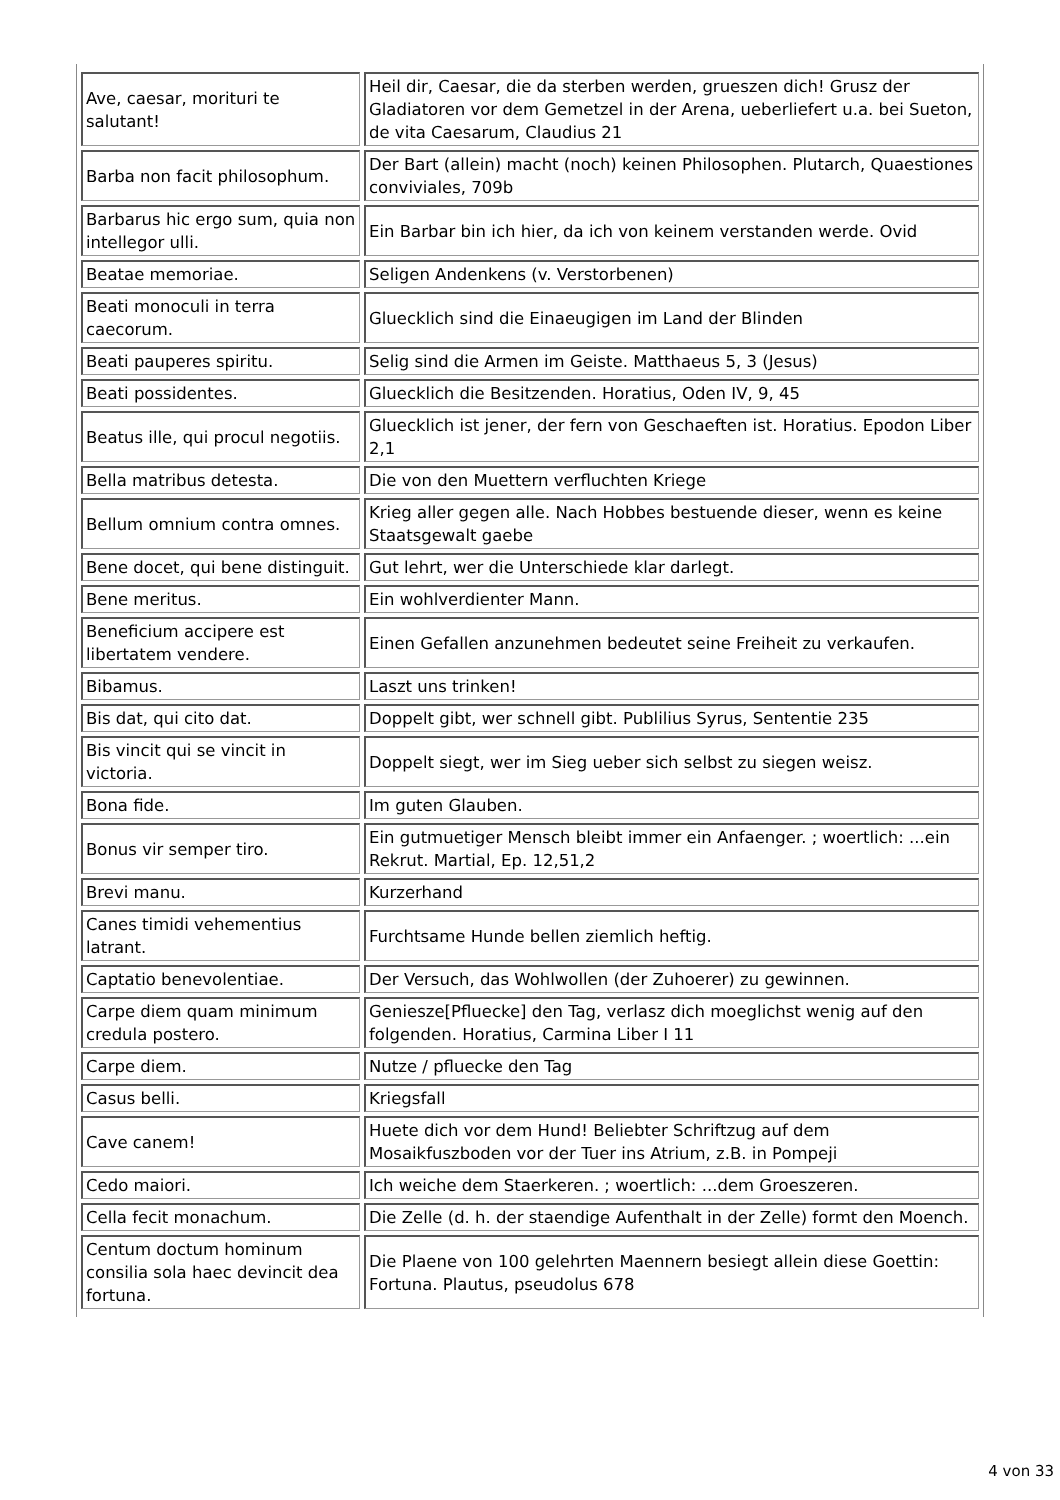| Ave, caesar, morituri te salutant! | Heil dir, Caesar, die da sterben werden, grueszen dich! Grusz der Gladiatoren vor dem Gemetzel in der Arena, ueberliefert u.a. bei Sueton, de vita Caesarum, Claudius 21 |
| Barba non facit philosophum. | Der Bart (allein) macht (noch) keinen Philosophen. Plutarch, Quaestiones conviviales, 709b |
| Barbarus hic ergo sum, quia non intellegor ulli. | Ein Barbar bin ich hier, da ich von keinem verstanden werde. Ovid |
| Beatae memoriae. | Seligen Andenkens (v. Verstorbenen) |
| Beati monoculi in terra caecorum. | Gluecklich sind die Einaeugigen im Land der Blinden |
| Beati pauperes spiritu. | Selig sind die Armen im Geiste. Matthaeus 5, 3 (Jesus) |
| Beati possidentes. | Gluecklich die Besitzenden. Horatius, Oden IV, 9, 45 |
| Beatus ille, qui procul negotiis. | Gluecklich ist jener, der fern von Geschaeften ist. Horatius. Epodon Liber 2,1 |
| Bella matribus detesta. | Die von den Muettern verfluchten Kriege |
| Bellum omnium contra omnes. | Krieg aller gegen alle. Nach Hobbes bestuende dieser, wenn es keine Staatsgewalt gaebe |
| Bene docet, qui bene distinguit. | Gut lehrt, wer die Unterschiede klar darlegt. |
| Bene meritus. | Ein wohlverdienter Mann. |
| Beneficium accipere est libertatem vendere. | Einen Gefallen anzunehmen bedeutet seine Freiheit zu verkaufen. |
| Bibamus. | Laszt uns trinken! |
| Bis dat, qui cito dat. | Doppelt gibt, wer schnell gibt. Publilius Syrus, Sententie 235 |
| Bis vincit qui se vincit in victoria. | Doppelt siegt, wer im Sieg ueber sich selbst zu siegen weisz. |
| Bona fide. | Im guten Glauben. |
| Bonus vir semper tiro. | Ein gutmuetiger Mensch bleibt immer ein Anfaenger. ; woertlich: ...ein Rekrut. Martial, Ep. 12,51,2 |
| Brevi manu. | Kurzerhand |
| Canes timidi vehementius latrant. | Furchtsame Hunde bellen ziemlich heftig. |
| Captatio benevolentiae. | Der Versuch, das Wohlwollen (der Zuhoerer) zu gewinnen. |
| Carpe diem quam minimum credula postero. | Geniesze[Pfluecke] den Tag, verlasz dich moeglichst wenig auf den folgenden. Horatius, Carmina Liber I 11 |
| Carpe diem. | Nutze / pfluecke den Tag |
| Casus belli. | Kriegsfall |
| Cave canem! | Huete dich vor dem Hund! Beliebter Schriftzug auf dem Mosaikfuszboden vor der Tuer ins Atrium, z.B. in Pompeji |
| Cedo maiori. | Ich weiche dem Staerkeren. ; woertlich: ...dem Groeszeren. |
| Cella fecit monachum. | Die Zelle (d. h. der staendige Aufenthalt in der Zelle) formt den Moench. |
| Centum doctum hominum consilia sola haec devincit dea fortuna. | Die Plaene von 100 gelehrten Maennern besiegt allein diese Goettin: Fortuna. Plautus, pseudolus 678 |
4 von 33